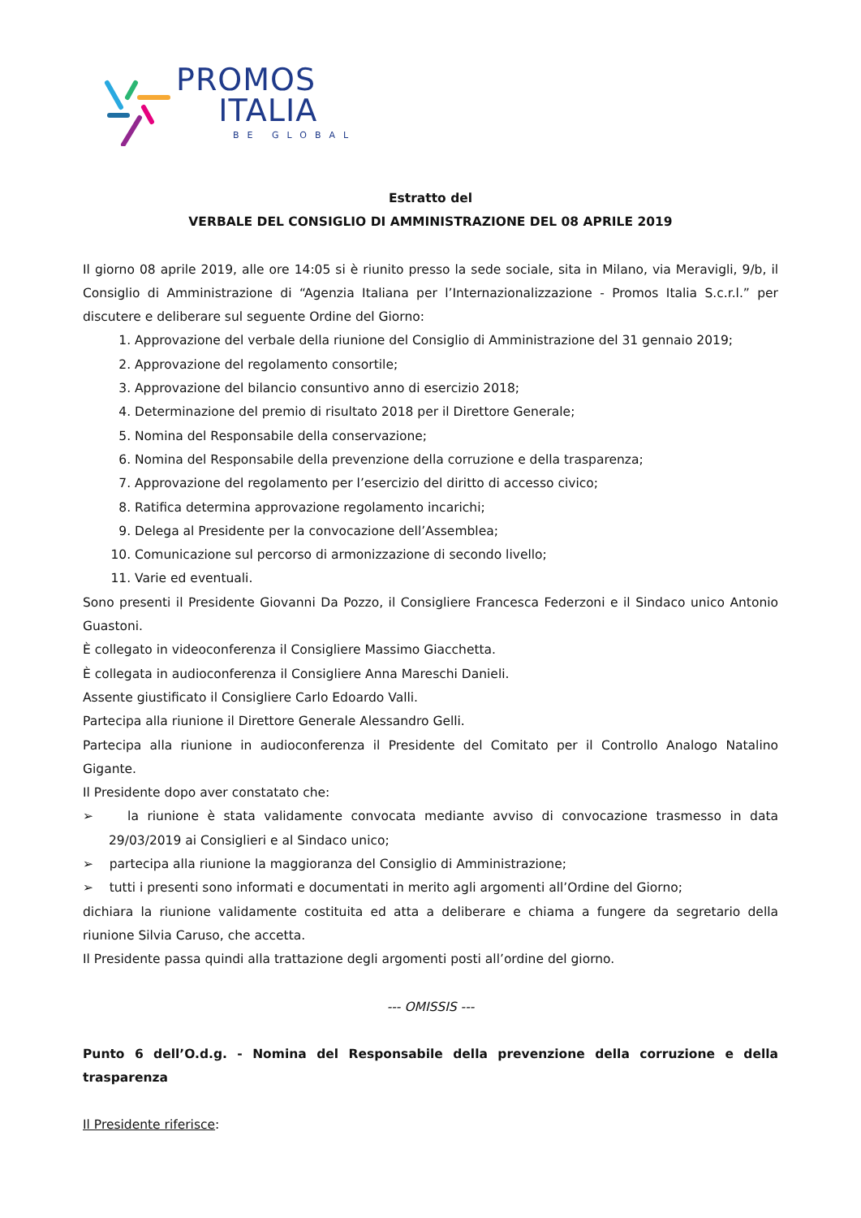PROMOS
ITALIA
BE GLOBAL
Estratto del
VERBALE DEL CONSIGLIO DI AMMINISTRAZIONE DEL 08 APRILE 2019
Il giorno 08 aprile 2019, alle ore 14:05 si è riunito presso la sede sociale, sita in Milano, via Meravigli, 9/b, il Consiglio di Amministrazione di “Agenzia Italiana per l’Internazionalizzazione - Promos Italia S.c.r.l.” per discutere e deliberare sul seguente Ordine del Giorno:
1. Approvazione del verbale della riunione del Consiglio di Amministrazione del 31 gennaio 2019;
2. Approvazione del regolamento consortile;
3. Approvazione del bilancio consuntivo anno di esercizio 2018;
4. Determinazione del premio di risultato 2018 per il Direttore Generale;
5. Nomina del Responsabile della conservazione;
6. Nomina del Responsabile della prevenzione della corruzione e della trasparenza;
7. Approvazione del regolamento per l’esercizio del diritto di accesso civico;
8. Ratifica determina approvazione regolamento incarichi;
9. Delega al Presidente per la convocazione dell’Assemblea;
10. Comunicazione sul percorso di armonizzazione di secondo livello;
11. Varie ed eventuali.
Sono presenti il Presidente Giovanni Da Pozzo, il Consigliere Francesca Federzoni e il Sindaco unico Antonio Guastoni.
È collegato in videoconferenza il Consigliere Massimo Giacchetta.
È collegata in audioconferenza il Consigliere Anna Mareschi Danieli.
Assente giustificato il Consigliere Carlo Edoardo Valli.
Partecipa alla riunione il Direttore Generale Alessandro Gelli.
Partecipa alla riunione in audioconferenza il Presidente del Comitato per il Controllo Analogo Natalino Gigante.
Il Presidente dopo aver constatato che:
➢ la riunione è stata validamente convocata mediante avviso di convocazione trasmesso in data 29/03/2019 ai Consiglieri e al Sindaco unico;
➢ partecipa alla riunione la maggioranza del Consiglio di Amministrazione;
➢ tutti i presenti sono informati e documentati in merito agli argomenti all’Ordine del Giorno;
dichiara la riunione validamente costituita ed atta a deliberare e chiama a fungere da segretario della riunione Silvia Caruso, che accetta.
Il Presidente passa quindi alla trattazione degli argomenti posti all’ordine del giorno.
--- OMISSIS ---
Punto 6 dell’O.d.g. - Nomina del Responsabile della prevenzione della corruzione e della trasparenza
Il Presidente riferisce: